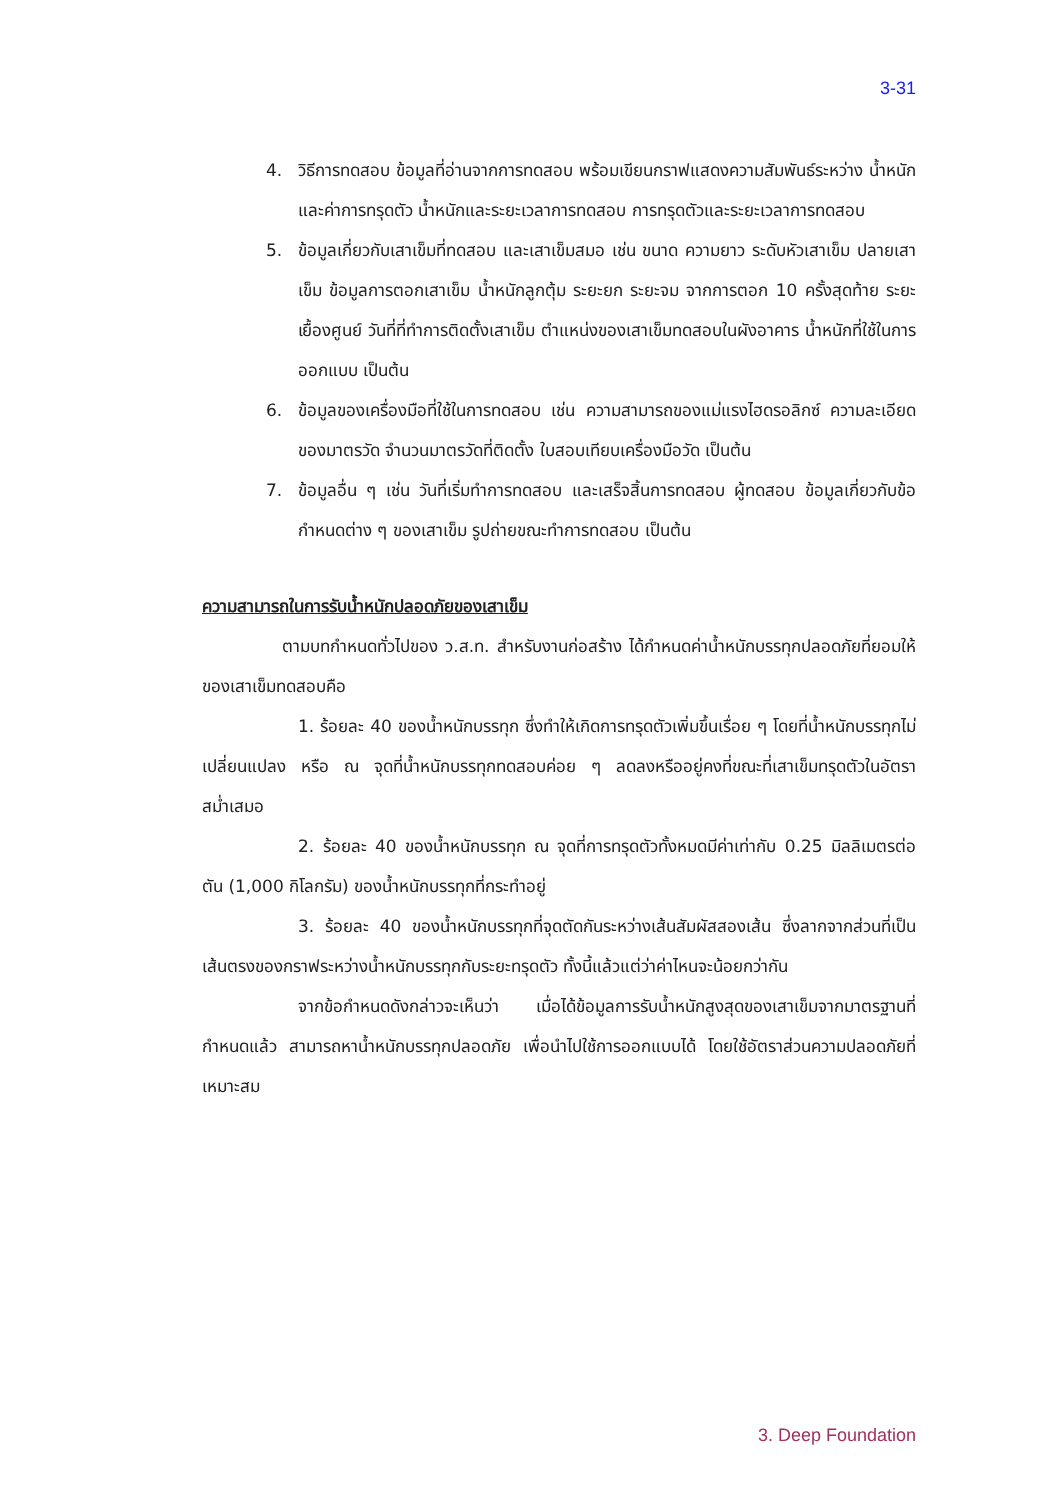3-31
4. วิธีการทดสอบ ข้อมูลที่อ่านจากการทดสอบ พร้อมเขียนกราฟแสดงความสัมพันธ์ระหว่าง น้ำหนัก และค่าการทรุดตัว น้ำหนักและระยะเวลาการทดสอบ การทรุดตัวและระยะเวลาการทดสอบ
5. ข้อมูลเกี่ยวกับเสาเข็มที่ทดสอบ และเสาเข็มสมอ เช่น ขนาด ความยาว ระดับหัวเสาเข็ม ปลายเสาเข็ม ข้อมูลการตอกเสาเข็ม น้ำหนักลูกตุ้ม ระยะยก ระยะจม จากการตอก 10 ครั้งสุดท้าย ระยะเยื้องศูนย์ วันที่ที่ทำการติดตั้งเสาเข็ม ตำแหน่งของเสาเข็มทดสอบในผังอาคาร น้ำหนักที่ใช้ในการออกแบบ เป็นต้น
6. ข้อมูลของเครื่องมือที่ใช้ในการทดสอบ เช่น ความสามารถของแม่แรงไฮดรอลิกซ์ ความละเอียดของมาตรวัด จำนวนมาตรวัดที่ติดตั้ง ใบสอบเทียบเครื่องมือวัด เป็นต้น
7. ข้อมูลอื่น ๆ เช่น วันที่เริ่มทำการทดสอบ และเสร็จสิ้นการทดสอบ ผู้ทดสอบ ข้อมูลเกี่ยวกับข้อกำหนดต่าง ๆ ของเสาเข็ม รูปถ่ายขณะทำการทดสอบ เป็นต้น
ความสามารถในการรับน้ำหนักปลอดภัยของเสาเข็ม
ตามบทกำหนดทั่วไปของ ว.ส.ท. สำหรับงานก่อสร้าง ได้กำหนดค่าน้ำหนักบรรทุกปลอดภัยที่ยอมให้ของเสาเข็มทดสอบคือ
1. ร้อยละ 40 ของน้ำหนักบรรทุก ซึ่งทำให้เกิดการทรุดตัวเพิ่มขึ้นเรื่อย ๆ โดยที่น้ำหนักบรรทุกไม่เปลี่ยนแปลง หรือ ณ จุดที่น้ำหนักบรรทุกทดสอบค่อย ๆ ลดลงหรืออยู่คงที่ขณะที่เสาเข็มทรุดตัวในอัตราสม่ำเสมอ
2. ร้อยละ 40 ของน้ำหนักบรรทุก ณ จุดที่การทรุดตัวทั้งหมดมีค่าเท่ากับ 0.25 มิลลิเมตรต่อตัน (1,000 กิโลกรัม) ของน้ำหนักบรรทุกที่กระทำอยู่
3. ร้อยละ 40 ของน้ำหนักบรรทุกที่จุดตัดกันระหว่างเส้นสัมผัสสองเส้น ซึ่งลากจากส่วนที่เป็นเส้นตรงของกราฟระหว่างน้ำหนักบรรทุกกับระยะทรุดตัว ทั้งนี้แล้วแต่ว่าค่าไหนจะน้อยกว่ากัน
จากข้อกำหนดดังกล่าวจะเห็นว่า เมื่อได้ข้อมูลการรับน้ำหนักสูงสุดของเสาเข็มจากมาตรฐานที่กำหนดแล้ว สามารถหาน้ำหนักบรรทุกปลอดภัย เพื่อนำไปใช้การออกแบบได้ โดยใช้อัตราส่วนความปลอดภัยที่เหมาะสม
3. Deep Foundation